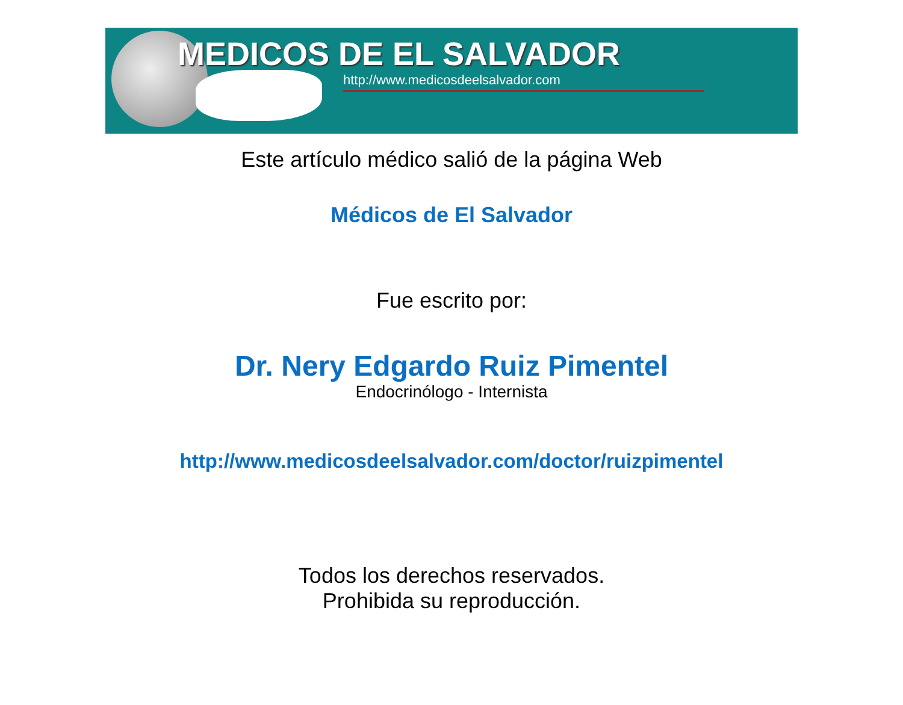MEDICOS DE EL SALVADOR
http://www.medicosdeelsalvador.com
Este artículo médico salió de la página Web
Médicos de El Salvador
Fue escrito por:
Dr. Nery Edgardo Ruiz Pimentel
Endocrinólogo - Internista
http://www.medicosdeelsalvador.com/doctor/ruizpimentel
Todos los derechos reservados.
Prohibida su reproducción.